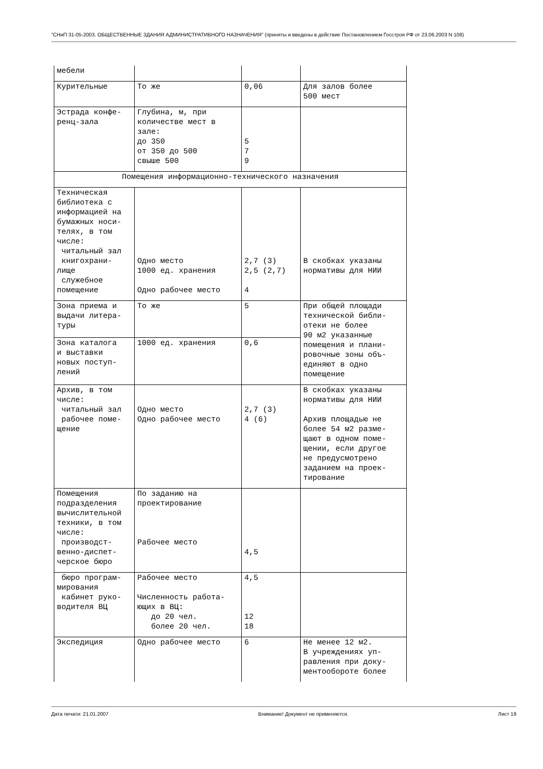"СНиП 31-05-2003. ОБЩЕСТВЕННЫЕ ЗДАНИЯ АДМИНИСТРАТИВНОГО НАЗНАЧЕНИЯ" (приняты и введены в действие Постановлением Госстроя РФ от 23.06.2003 N 108)
| мебели | | | |
| Курительные | То же | 0,06 | Для залов более 500 мест |
| Эстрада конфе- ренц-зала | Глубина, м, при количестве мест в зале: до 350 от 350 до 500 свыше 500 | 5 7 9 | |
| Помещения информационно-технического назначения | | | |
| Техническая библиотека с информацией на бумажных носи- телях, в том числе: читальный зал книгохрани- лище служебное помещение | Одно место 1000 ед. хранения Одно рабочее место | 2,7 (3) 2,5 (2,7) 4 | В скобках указаны нормативы для НИИ |
| Зона приема и выдачи литера- туры | То же | 5 | При общей площади технической библи- отеки не более 90 м2 указанные помещения и плани- ровочные зоны объ- единяют в одно помещение |
| Зона каталога и выставки новых поступ- лений | 1000 ед. хранения | 0,6 | |
| Архив, в том числе: читальный зал рабочее поме- щение | Одно место Одно рабочее место | 2,7 (3) 4 (6) | В скобках указаны нормативы для НИИ Архив площадью не более 54 м2 разме- щают в одном поме- щении, если другое не предусмотрено заданием на проек- тирование |
| Помещения подразделения вычислительной техники, в том числе: производст- венно-диспет- черское бюро | По заданию на проектирование Рабочее место | 4,5 | |
| бюро програм- мирования кабинет руко- водителя ВЦ | Рабочее место Численность работа- ющих в ВЦ: до 20 чел. более 20 чел. | 4,5 12 18 | |
| Экспедиция | Одно рабочее место | 6 | Не менее 12 м2. В учреждениях уп- равления при доку- ментообороте более |
Дата печати: 21.01.2007 Внимание! Документ не применяется. Лист 19